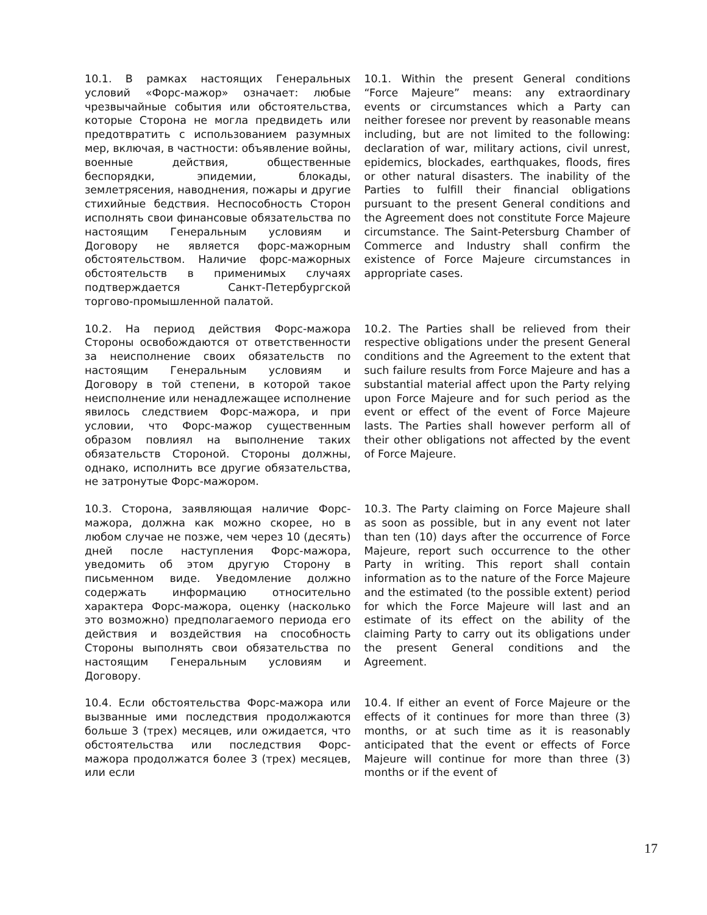| 10.1. В рамках настоящих Генеральных условий «Форс-мажор» означает: любые чрезвычайные события или обстоятельства, которые Сторона не могла предвидеть или предотвратить с использованием разумных мер, включая, в частности: объявление войны, военные действия, общественные беспорядки, эпидемии, блокады, землетрясения, наводнения, пожары и другие стихийные бедствия. Неспособность Сторон исполнять свои финансовые обязательства по настоящим Генеральным условиям и Договору не является форс-мажорным обстоятельством. Наличие форс-мажорных обстоятельств в применимых случаях подтверждается Санкт-Петербургской торгово-промышленной палатой. | 10.1. Within the present General conditions “Force Majeure” means: any extraordinary events or circumstances which a Party can neither foresee nor prevent by reasonable means including, but are not limited to the following: declaration of war, military actions, civil unrest, epidemics, blockades, earthquakes, floods, fires or other natural disasters. The inability of the Parties to fulfill their financial obligations pursuant to the present General conditions and the Agreement does not constitute Force Majeure circumstance. The Saint-Petersburg Chamber of Commerce and Industry shall confirm the existence of Force Majeure circumstances in appropriate cases. |
| 10.2. На период действия Форс-мажора Стороны освобождаются от ответственности за неисполнение своих обязательств по настоящим Генеральным условиям и Договору в той степени, в которой такое неисполнение или ненадлежащее исполнение явилось следствием Форс-мажора, и при условии, что Форс-мажор существенным образом повлиял на выполнение таких обязательств Стороной. Стороны должны, однако, исполнить все другие обязательства, не затронутые Форс-мажором. | 10.2. The Parties shall be relieved from their respective obligations under the present General conditions and the Agreement to the extent that such failure results from Force Majeure and has a substantial material affect upon the Party relying upon Force Majeure and for such period as the event or effect of the event of Force Majeure lasts. The Parties shall however perform all of their other obligations not affected by the event of Force Majeure. |
| 10.3. Сторона, заявляющая наличие Форс-мажора, должна как можно скорее, но в любом случае не позже, чем через 10 (десять) дней после наступления Форс-мажора, уведомить об этом другую Сторону в письменном виде. Уведомление должно содержать информацию относительно характера Форс-мажора, оценку (насколько это возможно) предполагаемого периода его действия и воздействия на способность Стороны выполнять свои обязательства по настоящим Генеральным условиям и Договору. | 10.3. The Party claiming on Force Majeure shall as soon as possible, but in any event not later than ten (10) days after the occurrence of Force Majeure, report such occurrence to the other Party in writing. This report shall contain information as to the nature of the Force Majeure and the estimated (to the possible extent) period for which the Force Majeure will last and an estimate of its effect on the ability of the claiming Party to carry out its obligations under the present General conditions and the Agreement. |
| 10.4. Если обстоятельства Форс-мажора или вызванные ими последствия продолжаются больше 3 (трех) месяцев, или ожидается, что обстоятельства или последствия Форс-мажора продолжатся более 3 (трех) месяцев, или если | 10.4. If either an event of Force Majeure or the effects of it continues for more than three (3) months, or at such time as it is reasonably anticipated that the event or effects of Force Majeure will continue for more than three (3) months or if the event of |
17